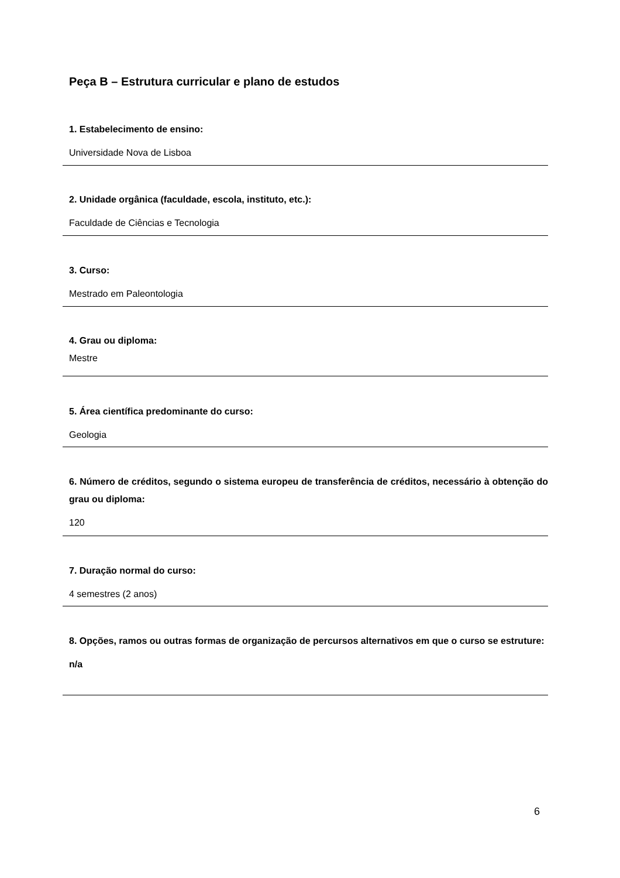Peça B – Estrutura curricular e plano de estudos
1. Estabelecimento de ensino:
Universidade Nova de Lisboa
2. Unidade orgânica (faculdade, escola, instituto, etc.):
Faculdade de Ciências e Tecnologia
3. Curso:
Mestrado em Paleontologia
4. Grau ou diploma:
Mestre
5. Área científica predominante do curso:
Geologia
6. Número de créditos, segundo o sistema europeu de transferência de créditos, necessário à obtenção do grau ou diploma:
120
7. Duração normal do curso:
4 semestres (2 anos)
8. Opções, ramos ou outras formas de organização de percursos alternativos em que o curso se estruture:
n/a
6